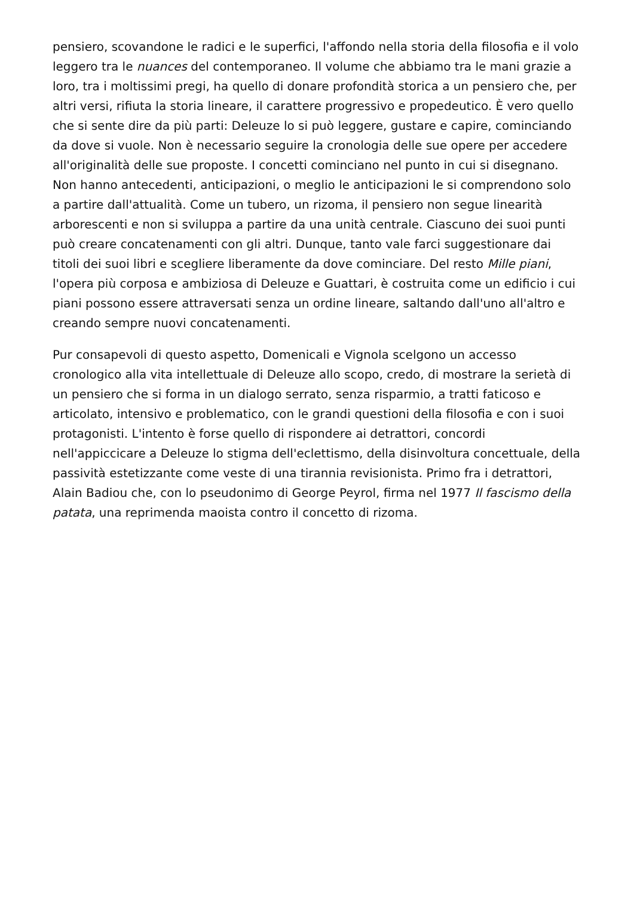pensiero, scovandone le radici e le superfici, l'affondo nella storia della filosofia e il volo leggero tra le nuances del contemporaneo. Il volume che abbiamo tra le mani grazie a loro, tra i moltissimi pregi, ha quello di donare profondità storica a un pensiero che, per altri versi, rifiuta la storia lineare, il carattere progressivo e propedeutico. È vero quello che si sente dire da più parti: Deleuze lo si può leggere, gustare e capire, cominciando da dove si vuole. Non è necessario seguire la cronologia delle sue opere per accedere all'originalità delle sue proposte. I concetti cominciano nel punto in cui si disegnano. Non hanno antecedenti, anticipazioni, o meglio le anticipazioni le si comprendono solo a partire dall'attualità. Come un tubero, un rizoma, il pensiero non segue linearità arborescenti e non si sviluppa a partire da una unità centrale. Ciascuno dei suoi punti può creare concatenamenti con gli altri. Dunque, tanto vale farci suggestionare dai titoli dei suoi libri e scegliere liberamente da dove cominciare. Del resto Mille piani, l'opera più corposa e ambiziosa di Deleuze e Guattari, è costruita come un edificio i cui piani possono essere attraversati senza un ordine lineare, saltando dall'uno all'altro e creando sempre nuovi concatenamenti.
Pur consapevoli di questo aspetto, Domenicali e Vignola scelgono un accesso cronologico alla vita intellettuale di Deleuze allo scopo, credo, di mostrare la serietà di un pensiero che si forma in un dialogo serrato, senza risparmio, a tratti faticoso e articolato, intensivo e problematico, con le grandi questioni della filosofia e con i suoi protagonisti. L'intento è forse quello di rispondere ai detrattori, concordi nell'appiccicare a Deleuze lo stigma dell'eclettismo, della disinvoltura concettuale, della passività estetizzante come veste di una tirannia revisionista. Primo fra i detrattori, Alain Badiou che, con lo pseudonimo di George Peyrol, firma nel 1977 Il fascismo della patata, una reprimenda maoista contro il concetto di rizoma.